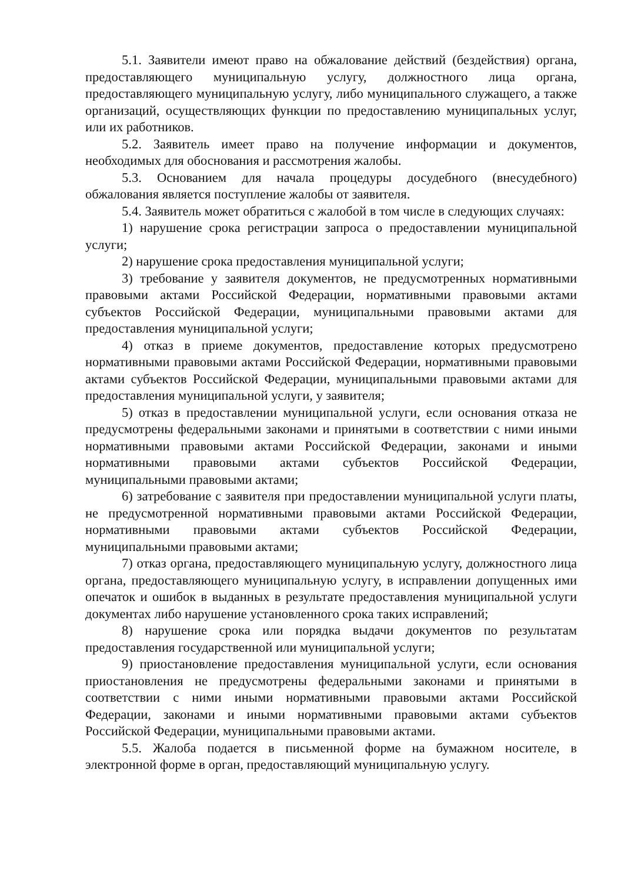5.1. Заявители имеют право на обжалование действий (бездействия) органа, предоставляющего муниципальную услугу, должностного лица органа, предоставляющего муниципальную услугу, либо муниципального служащего, а также организаций, осуществляющих функции по предоставлению муниципальных услуг, или их работников.
5.2. Заявитель имеет право на получение информации и документов, необходимых для обоснования и рассмотрения жалобы.
5.3. Основанием для начала процедуры досудебного (внесудебного) обжалования является поступление жалобы от заявителя.
5.4. Заявитель может обратиться с жалобой в том числе в следующих случаях:
1) нарушение срока регистрации запроса о предоставлении муниципальной услуги;
2) нарушение срока предоставления муниципальной услуги;
3) требование у заявителя документов, не предусмотренных нормативными правовыми актами Российской Федерации, нормативными правовыми актами субъектов Российской Федерации, муниципальными правовыми актами для предоставления муниципальной услуги;
4) отказ в приеме документов, предоставление которых предусмотрено нормативными правовыми актами Российской Федерации, нормативными правовыми актами субъектов Российской Федерации, муниципальными правовыми актами для предоставления муниципальной услуги, у заявителя;
5) отказ в предоставлении муниципальной услуги, если основания отказа не предусмотрены федеральными законами и принятыми в соответствии с ними иными нормативными правовыми актами Российской Федерации, законами и иными нормативными правовыми актами субъектов Российской Федерации, муниципальными правовыми актами;
6) затребование с заявителя при предоставлении муниципальной услуги платы, не предусмотренной нормативными правовыми актами Российской Федерации, нормативными правовыми актами субъектов Российской Федерации, муниципальными правовыми актами;
7) отказ органа, предоставляющего муниципальную услугу, должностного лица органа, предоставляющего муниципальную услугу, в исправлении допущенных ими опечаток и ошибок в выданных в результате предоставления муниципальной услуги документах либо нарушение установленного срока таких исправлений;
8) нарушение срока или порядка выдачи документов по результатам предоставления государственной или муниципальной услуги;
9) приостановление предоставления муниципальной услуги, если основания приостановления не предусмотрены федеральными законами и принятыми в соответствии с ними иными нормативными правовыми актами Российской Федерации, законами и иными нормативными правовыми актами субъектов Российской Федерации, муниципальными правовыми актами.
5.5. Жалоба подается в письменной форме на бумажном носителе, в электронной форме в орган, предоставляющий муниципальную услугу.